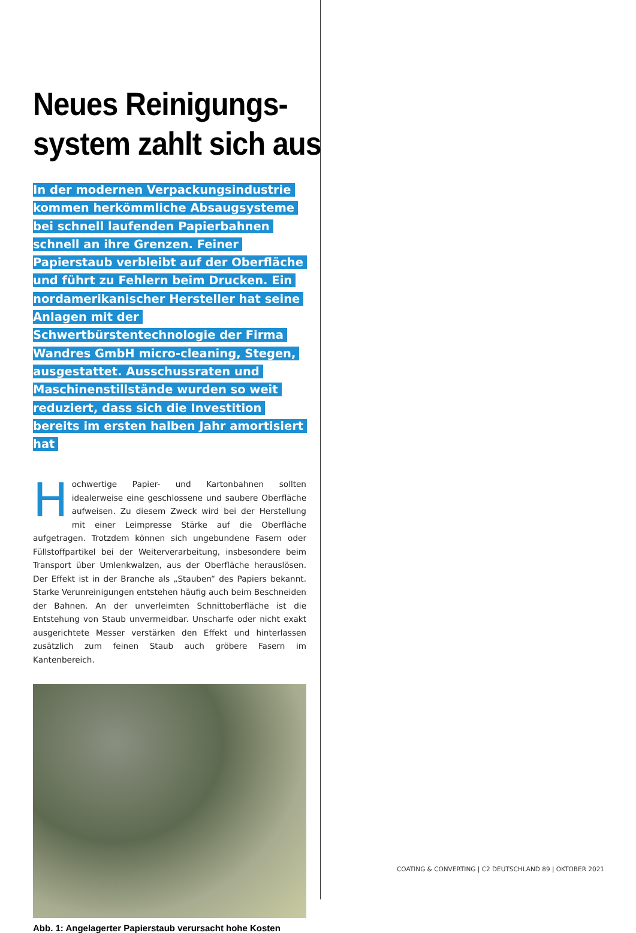Neues Reinigungs-
system zahlt sich aus
In der modernen Verpackungsindustrie kommen herkömmliche Absaugsysteme bei schnell laufenden Papierbahnen schnell an ihre Grenzen. Feiner Papierstaub verbleibt auf der Oberfläche und führt zu Fehlern beim Drucken. Ein nordamerikanischer Hersteller hat seine Anlagen mit der Schwertbürstentechnologie der Firma Wandres GmbH micro-cleaning, Stegen, ausgestattet. Ausschussraten und Maschinenstillstände wurden so weit reduziert, dass sich die Investition bereits im ersten halben Jahr amortisiert hat
Hochwertige Papier- und Kartonbahnen sollten idealerweise eine geschlossene und saubere Oberfläche aufweisen. Zu diesem Zweck wird bei der Herstellung mit einer Leimpresse Stärke auf die Oberfläche aufgetragen. Trotzdem können sich ungebundene Fasern oder Füllstoffpartikel bei der Weiterverarbeitung, insbesondere beim Transport über Umlenkwalzen, aus der Oberfläche herauslösen. Der Effekt ist in der Branche als „Stauben“ des Papiers bekannt. Starke Verunreinigungen entstehen häufig auch beim Beschneiden der Bahnen. An der unverleimten Schnittoberfläche ist die Entstehung von Staub unvermeidbar. Unscharfe oder nicht exakt ausgerichtete Messer verstärken den Effekt und hinterlassen zusätzlich zum feinen Staub auch gröbere Fasern im Kantenbereich.
Abb. 1: Angelagerter Papierstaub verursacht hohe Kosten
COATING & CONVERTING | C2 DEUTSCHLAND 89 | OKTOBER 2021